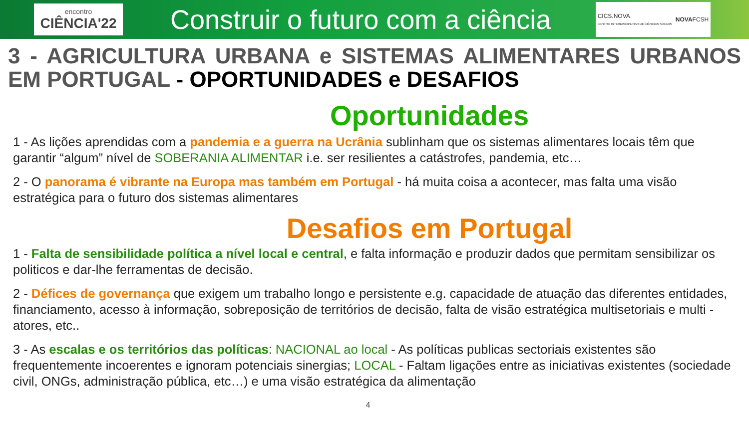encontro
CIÊNCIA'22
Construir o futuro com a ciência
CICS.NOVA
CENTRO INTERDISCIPLINAR DE CIÊNCIAS SOCIAIS
NOVAFCSH
3 - AGRICULTURA URBANA e SISTEMAS ALIMENTARES URBANOS EM PORTUGAL - OPORTUNIDADES e DESAFIOS
Oportunidades
1 - As lições aprendidas com a pandemia e a guerra na Ucrânia sublinham que os sistemas alimentares locais têm que garantir “algum” nível de SOBERANIA ALIMENTAR i.e. ser resilientes a catástrofes, pandemia, etc…
2 - O panorama é vibrante na Europa mas também em Portugal - há muita coisa a acontecer, mas falta uma visão estratégica para o futuro dos sistemas alimentares
Desafios em Portugal
1 - Falta de sensibilidade política a nível local e central, e falta informação e produzir dados que permitam sensibilizar os politicos e dar-lhe ferramentas de decisão.
2 - Défices de governança que exigem um trabalho longo e persistente e.g. capacidade de atuação das diferentes entidades, financiamento, acesso à informação, sobreposição de territórios de decisão, falta de visão estratégica multisetoriais e multi - atores, etc..
3 - As escalas e os territórios das políticas: NACIONAL ao local - As políticas publicas sectoriais existentes são frequentemente incoerentes e ignoram potenciais sinergias; LOCAL - Faltam ligações entre as iniciativas existentes (sociedade civil, ONGs, administração pública, etc…) e uma visão estratégica da alimentação
4